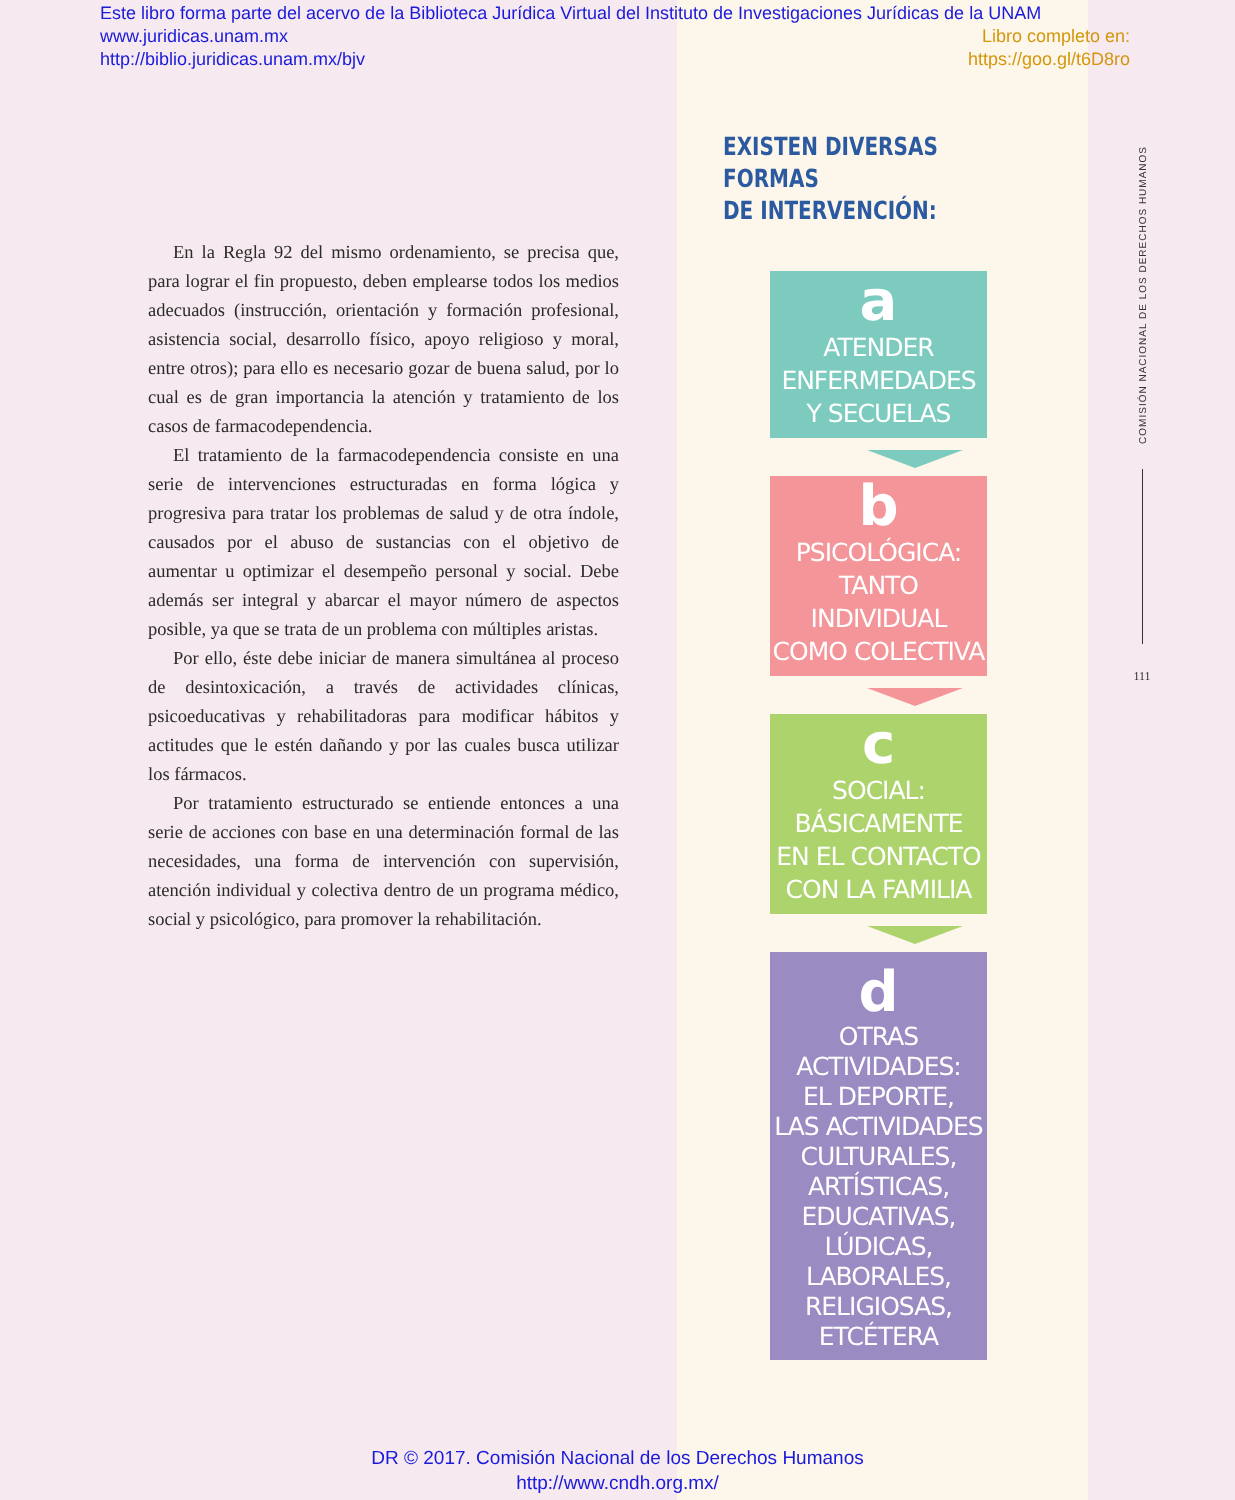Este libro forma parte del acervo de la Biblioteca Jurídica Virtual del Instituto de Investigaciones Jurídicas de la UNAM
www.juridicas.unam.mx Libro completo en:
http://biblio.juridicas.unam.mx/bjv https://goo.gl/t6D8ro
En la Regla 92 del mismo ordenamiento, se precisa que, para lograr el fin propuesto, deben emplearse todos los medios adecuados (instrucción, orientación y formación profesional, asistencia social, desarrollo físico, apoyo religioso y moral, entre otros); para ello es necesario gozar de buena salud, por lo cual es de gran importancia la atención y tratamiento de los casos de farmacodependencia.
El tratamiento de la farmacodependencia consiste en una serie de intervenciones estructuradas en forma lógica y progresiva para tratar los problemas de salud y de otra índole, causados por el abuso de sustancias con el objetivo de aumentar u optimizar el desempeño personal y social. Debe además ser integral y abarcar el mayor número de aspectos posible, ya que se trata de un problema con múltiples aristas.
Por ello, éste debe iniciar de manera simultánea al proceso de desintoxicación, a través de actividades clínicas, psicoeducativas y rehabilitadoras para modificar hábitos y actitudes que le estén dañando y por las cuales busca utilizar los fármacos.
Por tratamiento estructurado se entiende entonces a una serie de acciones con base en una determinación formal de las necesidades, una forma de intervención con supervisión, atención individual y colectiva dentro de un programa médico, social y psicológico, para promover la rehabilitación.
EXISTEN DIVERSAS FORMAS
DE INTERVENCIÓN:
a
ATENDER
ENFERMEDADES
Y SECUELAS
b
PSICOLÓGICA:
TANTO INDIVIDUAL
COMO COLECTIVA
c
SOCIAL:
BÁSICAMENTE
EN EL CONTACTO
CON LA FAMILIA
d
OTRAS ACTIVIDADES:
EL DEPORTE,
LAS ACTIVIDADES
CULTURALES,
ARTÍSTICAS,
EDUCATIVAS,
LÚDICAS,
LABORALES,
RELIGIOSAS, ETCÉTERA
COMISIÓN NACIONAL DE LOS DERECHOS HUMANOS
111
DR © 2017. Comisión Nacional de los Derechos Humanos
http://www.cndh.org.mx/